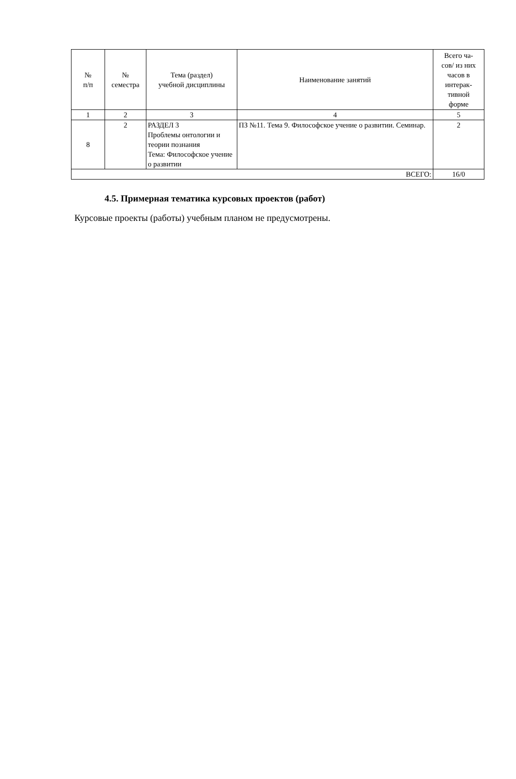| № п/п | № семестра | Тема (раздел) учебной дисциплины | Наименование занятий | Всего ча- сов/ из них часов в интерак- тивной форме |
| --- | --- | --- | --- | --- |
| 1 | 2 | 3 | 4 | 5 |
| 8 | 2 | РАЗДЕЛ 3 Проблемы онтологии и теории познания Тема: Философское учение о развитии | ПЗ №11. Тема 9. Философское учение о развитии. Семинар. | 2 |
| ВСЕГО: | | | | 16/0 |
4.5. Примерная тематика курсовых проектов (работ)
Курсовые проекты (работы) учебным планом не предусмотрены.